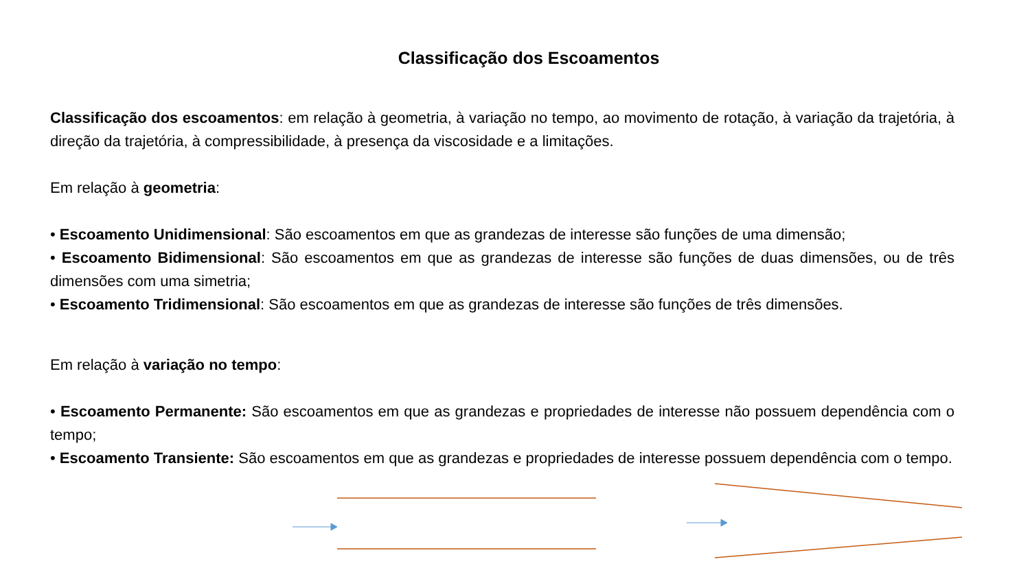Classificação dos Escoamentos
Classificação dos escoamentos: em relação à geometria, à variação no tempo, ao movimento de rotação, à variação da trajetória, à direção da trajetória, à compressibilidade, à presença da viscosidade e a limitações.
Em relação à geometria:
• Escoamento Unidimensional: São escoamentos em que as grandezas de interesse são funções de uma dimensão;
• Escoamento Bidimensional: São escoamentos em que as grandezas de interesse são funções de duas dimensões, ou de três dimensões com uma simetria;
• Escoamento Tridimensional: São escoamentos em que as grandezas de interesse são funções de três dimensões.
Em relação à variação no tempo:
• Escoamento Permanente: São escoamentos em que as grandezas e propriedades de interesse não possuem dependência com o tempo;
• Escoamento Transiente: São escoamentos em que as grandezas e propriedades de interesse possuem dependência com o tempo.